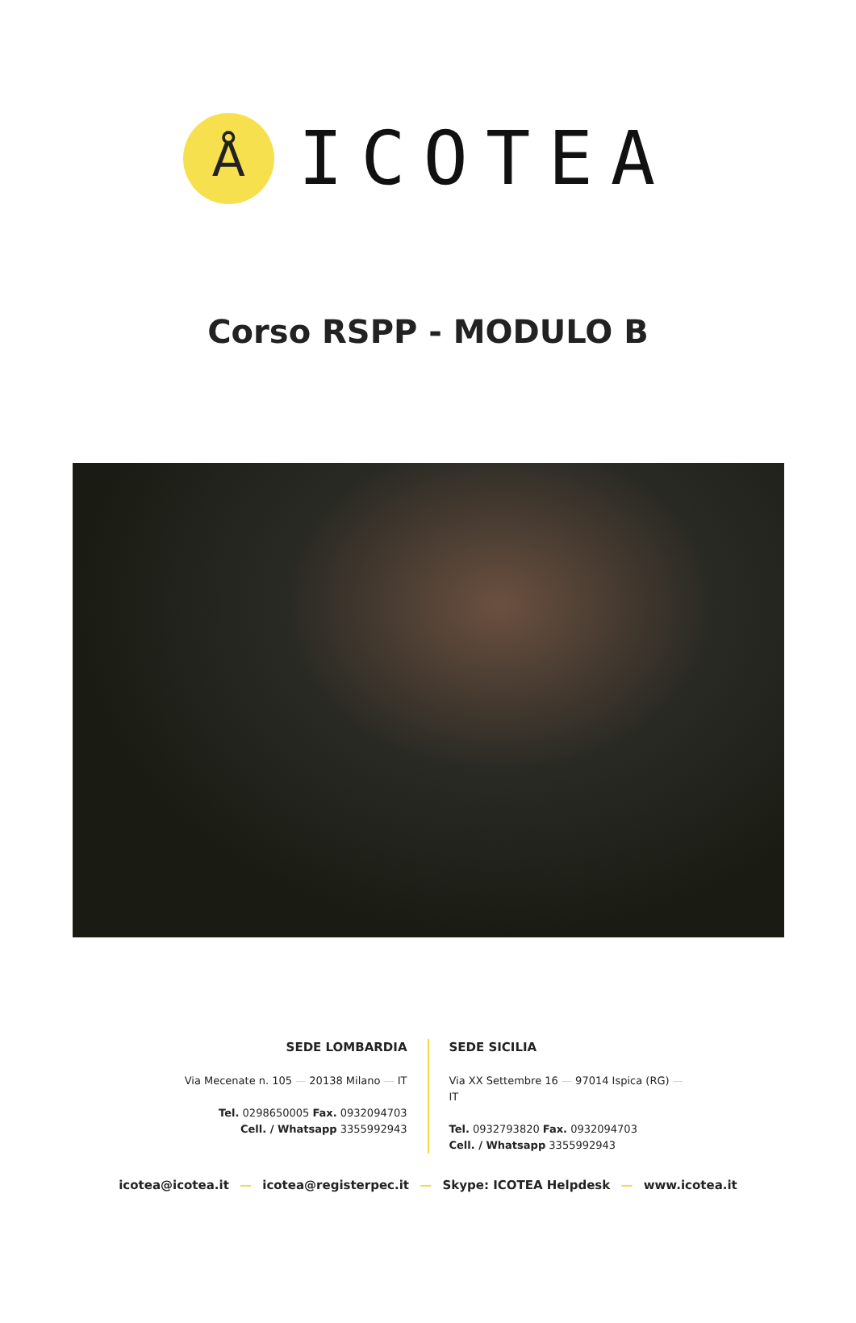Å
ICOTEA
Corso RSPP - MODULO B
SEDE LOMBARDIA
Via Mecenate n. 105 — 20138 Milano — IT
Tel. 0298650005 Fax. 0932094703
Cell. / Whatsapp 3355992943
SEDE SICILIA
Via XX Settembre 16 — 97014 Ispica (RG) — IT
Tel. 0932793820 Fax. 0932094703
Cell. / Whatsapp 3355992943
icotea@icotea.it — icotea@registerpec.it — Skype: ICOTEA Helpdesk — www.icotea.it